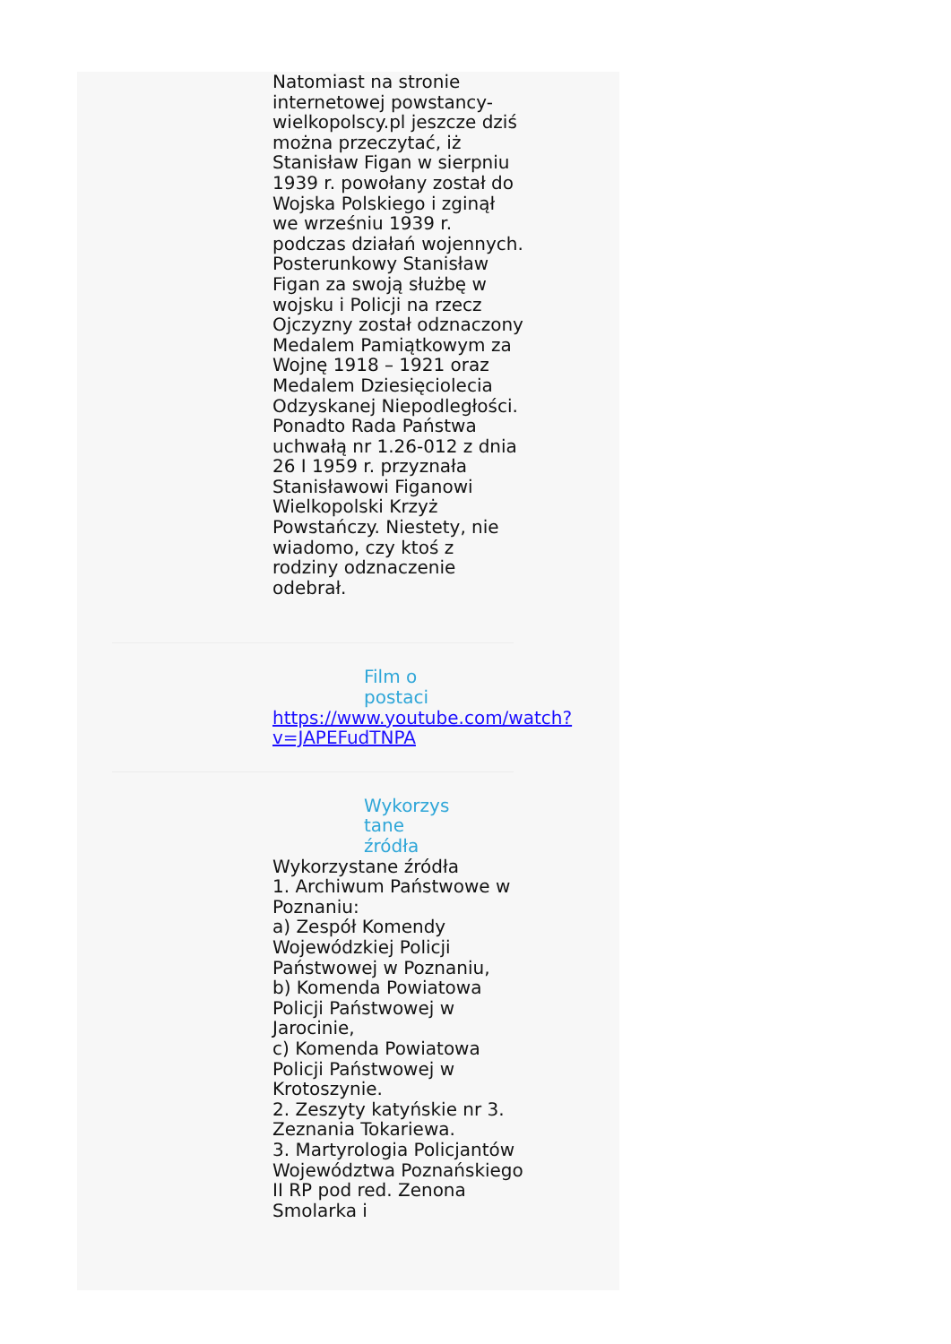Natomiast na stronie internetowej powstancy-wielkopolscy.pl jeszcze dziś można przeczytać, iż Stanisław Figan w sierpniu 1939 r. powołany został do Wojska Polskiego i zginął we wrześniu 1939 r. podczas działań wojennych. Posterunkowy Stanisław Figan za swoją służbę w wojsku i Policji na rzecz Ojczyzny został odznaczony Medalem Pamiątkowym za Wojnę 1918 – 1921 oraz Medalem Dziesięciolecia Odzyskanej Niepodległości. Ponadto Rada Państwa uchwałą nr 1.26-012 z dnia 26 I 1959 r. przyznała Stanisławowi Figanowi Wielkopolski Krzyż Powstańczy. Niestety, nie wiadomo, czy ktoś z rodziny odznaczenie odebrał.
Film o postaci
https://www.youtube.com/watch?v=JAPEFudTNPA
Wykorzys tane źródła
Wykorzystane źródła
1. Archiwum Państwowe w Poznaniu:
a) Zespół Komendy Wojewódzkiej Policji Państwowej w Poznaniu,
b) Komenda Powiatowa Policji Państwowej w Jarocinie,
c) Komenda Powiatowa Policji Państwowej w Krotoszynie.
2. Zeszyty katyńskie nr 3. Zeznania Tokariewa.
3. Martyrologia Policjantów Województwa Poznańskiego II RP pod red. Zenona Smolarka i